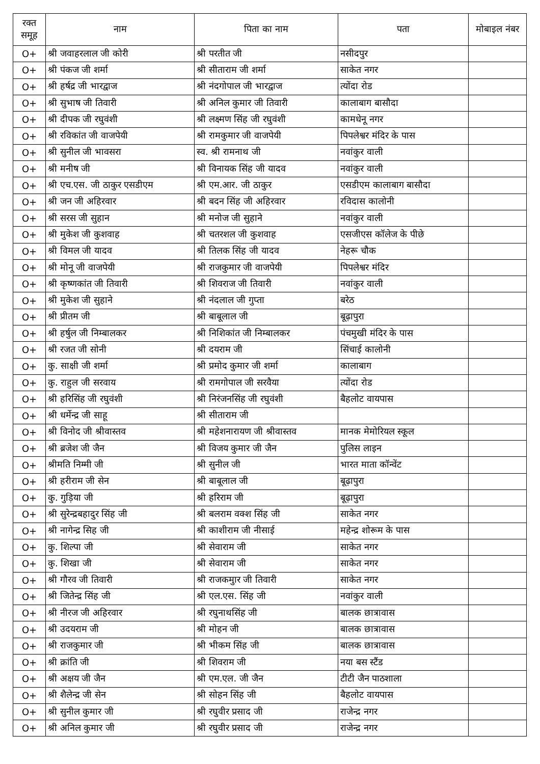| रक्त समूह | नाम | पिता का नाम | पता | मोबाइल नंबर |
| --- | --- | --- | --- | --- |
| O+ | श्री जवाहरलाल जी कोरी | श्री परतीत जी | नसीदपुर | |
| O+ | श्री पंकज जी शर्मा | श्री सीताराम जी शर्मा | साकेत नगर | |
| O+ | श्री हर्षद्र जी भारद्वाज | श्री नंदगोपाल जी भारद्वाज | त्योंदा रोड | |
| O+ | श्री सुभाष जी तिवारी | श्री अनिल कुमार जी तिवारी | कालाबाग बासौदा | |
| O+ | श्री दीपक जी रघुवंशी | श्री लक्ष्मण सिंह जी रघुवंशी | कामधेनू नगर | |
| O+ | श्री रविकांत जी वाजपेयी | श्री रामकुमार जी वाजपेयी | पिपलेश्वर मंदिर के पास | |
| O+ | श्री सुनील जी भावसरा | स्व. श्री रामनाथ जी | नवांकुर वाली | |
| O+ | श्री मनीष जी | श्री विनायक सिंह जी यादव | नवांकुर वाली | |
| O+ | श्री एच.एस. जी ठाकुर एसडीएम | श्री एम.आर. जी ठाकुर | एसडीएम कालाबाग बासौदा | |
| O+ | श्री जन जी अहिरवार | श्री बदन सिंह जी अहिरवार | रविदास कालोनी | |
| O+ | श्री सरस जी सुहान | श्री मनोज जी सुहाने | नवांकुर वाली | |
| O+ | श्री मुकेश जी कुशवाह | श्री चतरशल जी कुशवाह | एसजीएस कॉलेज के पीछे | |
| O+ | श्री विमल जी यादव | श्री तिलक सिंह जी यादव | नेहरू चौक | |
| O+ | श्री मोनू जी वाजपेयी | श्री राजकुमार जी वाजपेयी | पिपलेश्वर मंदिर | |
| O+ | श्री कृष्णकांत जी तिवारी | श्री शिवराज जी तिवारी | नवांकुर वाली | |
| O+ | श्री मुकेश जी सुहाने | श्री नंदलाल जी गुप्ता | बरेठ | |
| O+ | श्री प्रीतम जी | श्री बाबूलाल जी | बूढ़ापुरा | |
| O+ | श्री हर्षुल जी निम्बालकर | श्री निशिकांत जी निम्बालकर | पंचमुखी मंदिर के पास | |
| O+ | श्री रजत जी सोनी | श्री दयराम जी | सिंचाई कालोनी | |
| O+ | कु. साक्षी जी शर्मा | श्री प्रमोद कुमार जी शर्मा | कालाबाग | |
| O+ | कु. राहुल जी सरवाय | श्री रामगोपाल जी सरवैया | त्योंदा रोड | |
| O+ | श्री हरिसिंह जी रघुवंशी | श्री निरंजनसिंह जी रघुवंशी | बैहलोट वायपास | |
| O+ | श्री धर्मेन्द्र जी साहू | श्री सीताराम जी | | |
| O+ | श्री विनोद जी श्रीवास्तव | श्री महेशनारायण जी श्रीवास्तव | मानक मेमोरियल स्कूल | |
| O+ | श्री ब्रजेश जी जैन | श्री विजय कुमार जी जैन | पुलिस लाइन | |
| O+ | श्रीमति निम्मी जी | श्री सुनील जी | भारत माता कॉन्वेंट | |
| O+ | श्री हरीराम जी सेन | श्री बाबूलाल जी | बूढ़ापुरा | |
| O+ | कु. गुड़िया जी | श्री हरिराम जी | बूढ़ापुरा | |
| O+ | श्री सुरेन्द्रबहादुर सिंह जी | श्री बलराम वक्श सिंह जी | साकेत नगर | |
| O+ | श्री नागेन्द्र सिह जी | श्री काशीराम जी नीसाई | महेन्द्र शोरूम के पास | |
| O+ | कु. शिल्पा जी | श्री सेवाराम जी | साकेत नगर | |
| O+ | कु. शिखा जी | श्री सेवाराम जी | साकेत नगर | |
| O+ | श्री गौरव जी तिवारी | श्री राजकमुार जी तिवारी | साकेत नगर | |
| O+ | श्री जितेन्द्र सिंह जी | श्री एल.एस. सिंह जी | नवांकुर वाली | |
| O+ | श्री नीरज जी अहिरवार | श्री रघुनाथसिंह जी | बालक छात्रावास | |
| O+ | श्री उदयराम जी | श्री मोहन जी | बालक छात्रावास | |
| O+ | श्री राजकुमार जी | श्री भीकम सिंह जी | बालक छात्रावास | |
| O+ | श्री क्रांति जी | श्री शिवराम जी | नया बस स्टैंड | |
| O+ | श्री अक्षय जी जैन | श्री एम.एल. जी जैन | टीटी जैन पाठशाला | |
| O+ | श्री शैलेन्द्र जी सेन | श्री सोहन सिंह जी | बैहलोट वायपास | |
| O+ | श्री सुनील कुमार जी | श्री रघुवीर प्रसाद जी | राजेन्द्र नगर | |
| O+ | श्री अनिल कुमार जी | श्री रघुवीर प्रसाद जी | राजेन्द्र नगर | |